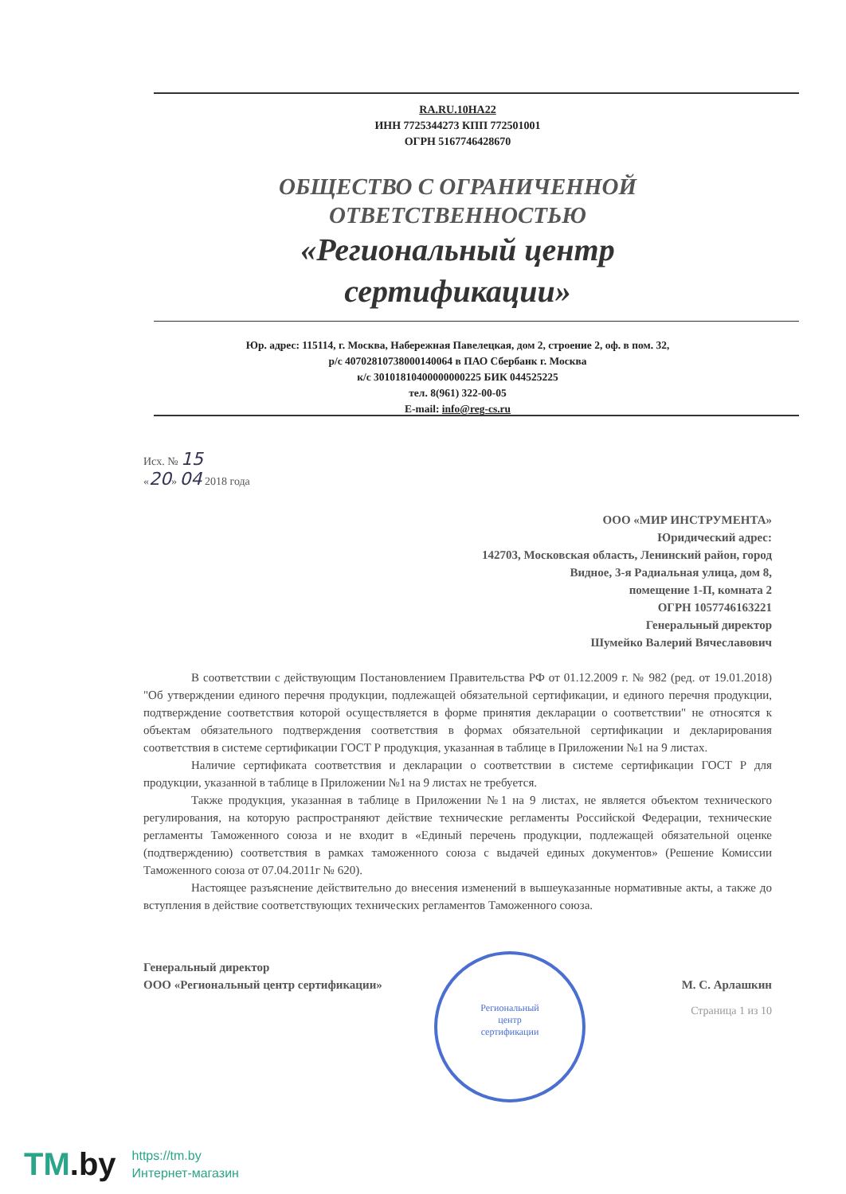Региональный
центр
сертификации
RA.RU.10НА22
ИНН 7725344273 КПП 772501001
ОГРН 5167746428670
ОБЩЕСТВО С ОГРАНИЧЕННОЙ
ОТВЕТСТВЕННОСТЬЮ
«Региональный центр
сертификации»
Юр. адрес: 115114, г. Москва, Набережная Павелецкая, дом 2, строение 2, оф. в пом. 32,
р/с 40702810738000140064 в ПАО Сбербанк г. Москва
к/с 30101810400000000225 БИК 044525225
тел. 8(961) 322-00-05
E-mail: info@reg-cs.ru
Исх. № 15
«20» 04 2018 года
ООО «МИР ИНСТРУМЕНТА»
Юридический адрес:
142703, Московская область, Ленинский район, город
Видное, 3-я Радиальная улица, дом 8,
помещение 1-П, комната 2
ОГРН 1057746163221
Генеральный директор
Шумейко Валерий Вячеславович
В соответствии с действующим Постановлением Правительства РФ от 01.12.2009 г. № 982 (ред. от 19.01.2018) "Об утверждении единого перечня продукции, подлежащей обязательной сертификации, и единого перечня продукции, подтверждение соответствия которой осуществляется в форме принятия декларации о соответствии" не относятся к объектам обязательного подтверждения соответствия в формах обязательной сертификации и декларирования соответствия в системе сертификации ГОСТ Р продукция, указанная в таблице в Приложении №1 на 9 листах.
Наличие сертификата соответствия и декларации о соответствии в системе сертификации ГОСТ Р для продукции, указанной в таблице в Приложении №1 на 9 листах не требуется.
Также продукция, указанная в таблице в Приложении №1 на 9 листах, не является объектом технического регулирования, на которую распространяют действие технические регламенты Российской Федерации, технические регламенты Таможенного союза и не входит в «Единый перечень продукции, подлежащей обязательной оценке (подтверждению) соответствия в рамках таможенного союза с выдачей единых документов» (Решение Комиссии Таможенного союза от 07.04.2011г № 620).
Настоящее разъяснение действительно до внесения изменений в вышеуказанные нормативные акты, а также до вступления в действие соответствующих технических регламентов Таможенного союза.
Генеральный директор
ООО «Региональный центр сертификации»
М. С. Арлашкин
Страница 1 из 10
TM.by
https://tm.by
Интернет-магазин